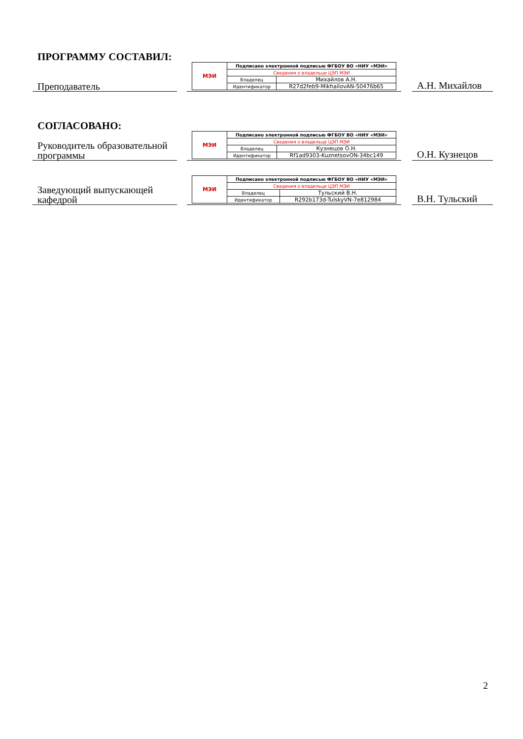ПРОГРАММУ СОСТАВИЛ:
Преподаватель
| МЭИ | Подписано электронной подписью ФГБОУ ВО «НИУ «МЭИ» | |
| | Сведения о владельце ЦЭП МЭИ | |
| | Владелец | Михайлов А.Н. |
| | Идентификатор | R27d2feb9-MikhailovAN-50476b65 |
А.Н. Михайлов
СОГЛАСОВАНО:
Руководитель образовательной программы
| МЭИ | Подписано электронной подписью ФГБОУ ВО «НИУ «МЭИ» | |
| | Сведения о владельце ЦЭП МЭИ | |
| | Владелец | Кузнецов О.Н. |
| | Идентификатор | Rf1ad9303-KuznetsovON-34bc149 |
О.Н. Кузнецов
Заведующий выпускающей кафедрой
| МЭИ | Подписано электронной подписью ФГБОУ ВО «НИУ «МЭИ» | |
| | Сведения о владельце ЦЭП МЭИ | |
| | Владелец | Тульский В.Н. |
| | Идентификатор | R292b173d-TulskyVN-7e812984 |
В.Н. Тульский
2